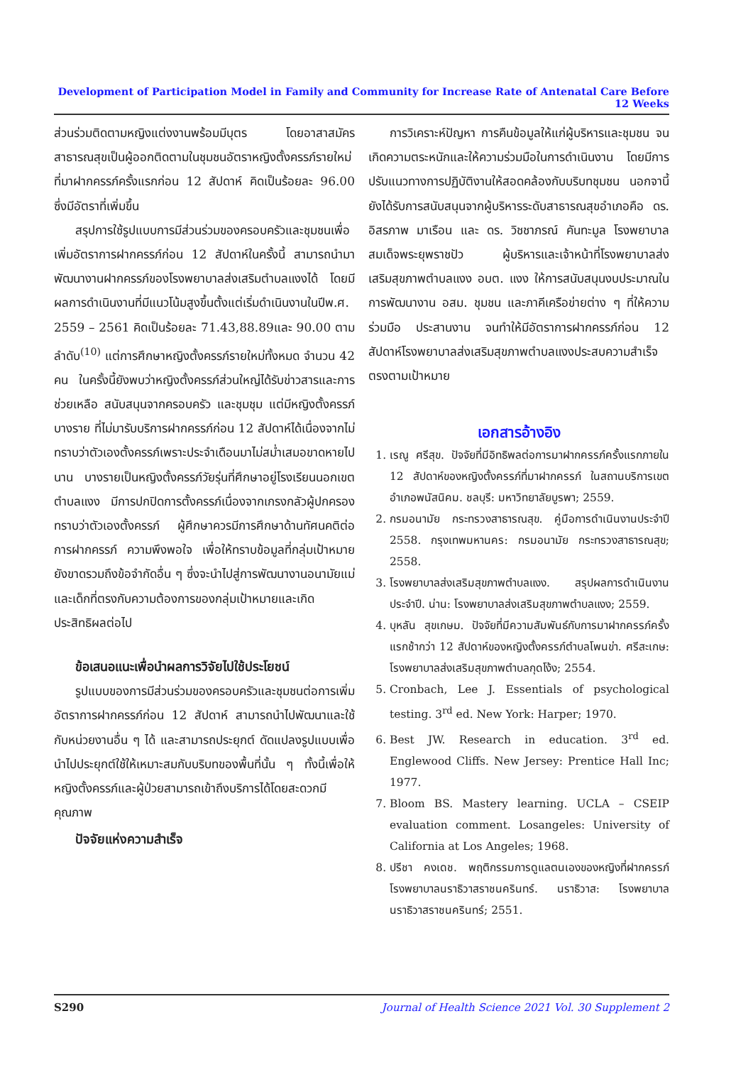Development of Participation Model in Family and Community for Increase Rate of Antenatal Care Before 12 Weeks
ส่วนร่วมติดตามหญิงแต่งงานพร้อมมีบุตร โดยอาสาสมัครสาธารณสุขเป็นผู้ออกติดตามในชุมชนอัตราหญิงตั้งครรภ์รายใหม่ที่มาฝากครรภ์ครั้งแรกก่อน 12 สัปดาห์ คิดเป็นร้อยละ 96.00 ซึ่งมีอัตราที่เพิ่มขึ้น
สรุปการใช้รูปแบบการมีส่วนร่วมของครอบครัวและชุมชนเพื่อเพิ่มอัตราการฝากครรภ์ก่อน 12 สัปดาห์ในครั้งนี้ สามารถนำมาพัฒนางานฝากครรภ์ของโรงพยาบาลส่งเสริมตำบลแงงได้ โดยมีผลการดำเนินงานที่มีแนวโน้มสูงขึ้นตั้งแต่เริ่มดำเนินงานในปีพ.ศ. 2559 – 2561 คิดเป็นร้อยละ 71.43,88.89และ 90.00 ตามลำดับ<sup>(10)</sup> แต่การศึกษาหญิงตั้งครรภ์รายใหม่ทั้งหมด จำนวน 42 คน ในครั้งนี้ยังพบว่าหญิงตั้งครรภ์ส่วนใหญ่ได้รับข่าวสารและการช่วยเหลือ สนับสนุนจากครอบครัว และชุมชุม แต่มีหญิงตั้งครรภ์บางราย ที่ไม่มารับบริการฝากครรภ์ก่อน 12 สัปดาห์ได้เนื่องจากไม่ทราบว่าตัวเองตั้งครรภ์เพราะประจำเดือนมาไม่สม่ำเสมอขาดหายไปนาน บางรายเป็นหญิงตั้งครรภ์วัยรุ่นที่ศึกษาอยู่โรงเรียนนอกเขตตำบลแงง มีการปกปิดการตั้งครรภ์เนื่องจากเกรงกลัวผู้ปกครองทราบว่าตัวเองตั้งครรภ์ ผู้ศึกษาควรมีการศึกษาด้านทัศนคติต่อการฝากครรภ์ ความพึงพอใจ เพื่อให้ทราบข้อมูลที่กลุ่มเป้าหมายยังขาดรวมถึงข้อจำกัดอื่น ๆ ซึ่งจะนำไปสู่การพัฒนางานอนามัยแม่และเด็กที่ตรงกับความต้องการของกลุ่มเป้าหมายและเกิดประสิทธิผลต่อไป
ข้อเสนอแนะเพื่อนำผลการวิจัยไปใช้ประโยชน์
รูปแบบของการมีส่วนร่วมของครอบครัวและชุมชนต่อการเพิ่มอัตราการฝากครรภ์ก่อน 12 สัปดาห์ สามารถนำไปพัฒนาและใช้กับหน่วยงานอื่น ๆ ได้ และสามารถประยุกต์ ดัดแปลงรูปแบบเพื่อนำไปประยุกต์ใช้ให้เหมาะสมกับบริบทของพื้นที่นั้น ๆ ทั้งนี้เพื่อให้หญิงตั้งครรภ์และผู้ป่วยสามารถเข้าถึงบริการได้โดยสะดวกมีคุณภาพ
ปัจจัยแห่งความสำเร็จ
การวิเคราะห์ปัญหา การคืนข้อมูลให้แก่ผู้บริหารและชุมชน จนเกิดความตระหนักและให้ความร่วมมือในการดำเนินงาน โดยมีการปรับแนวทางการปฏิบัติงานให้สอดคล้องกับบริบทชุมชน นอกจานี้ยังได้รับการสนับสนุนจากผู้บริหารระดับสาธารณสุขอำเภอคือ ดร. อิสรภาพ มาเรือน และ ดร. วิชชาภรณ์ คันทะมูล โรงพยาบาลสมเด็จพระยุพราชปัว ผู้บริหารและเจ้าหน้าที่โรงพยาบาลส่งเสริมสุขภาพตำบลแงง อบต. แงง ให้การสนับสนุนงบประมาณในการพัฒนางาน อสม. ชุมชน และภาคีเครือข่ายต่าง ๆ ที่ให้ความร่วมมือ ประสานงาน จนทำให้มีอัตราการฝากครรภ์ก่อน 12 สัปดาห์โรงพยาบาลส่งเสริมสุขภาพตำบลแงงประสบความสำเร็จตรงตามเป้าหมาย
เอกสารอ้างอิง
1. เรณู ศรีสุข. ปัจจัยที่มีอิทธิพลต่อการมาฝากครรภ์ครั้งแรกภายใน 12 สัปดาห์ของหญิงตั้งครรภ์ที่มาฝากครรภ์ ในสถานบริการเขตอำเภอพนัสนิคม. ชลบุรี: มหาวิทยาลัยบูรพา; 2559.
2. กรมอนามัย กระทรวงสาธารณสุข. คู่มือการดำเนินงานประจำปี 2558. กรุงเทพมหานคร: กรมอนามัย กระทรวงสาธารณสุข; 2558.
3. โรงพยาบาลส่งเสริมสุขภาพตำบลแงง. สรุปผลการดำเนินงานประจำปี. น่าน: โรงพยาบาลส่งเสริมสุขภาพตำบลแงง; 2559.
4. บุหลัน สุขเกษม. ปัจจัยที่มีความสัมพันธ์กับการมาฝากครรภ์ครั้งแรกช้ากว่า 12 สัปดาห์ของหญิงตั้งครรภ์ตำบลโพนข่า. ศรีสะเกษ: โรงพยาบาลส่งเสริมสุขภาพตำบลกุดโง้ง; 2554.
5. Cronbach, Lee J. Essentials of psychological testing. 3<sup>rd</sup> ed. New York: Harper; 1970.
6. Best JW. Research in education. 3<sup>rd</sup> ed. Englewood Cliffs. New Jersey: Prentice Hall Inc; 1977.
7. Bloom BS. Mastery learning. UCLA – CSEIP evaluation comment. Losangeles: University of California at Los Angeles; 1968.
8. ปรีชา คงเดช. พฤติกรรมการดูแลตนเองของหญิงที่ฝากครรภ์ โรงพยาบาลนราธิวาสราชนครินทร์. นราธิวาส: โรงพยาบาลนราธิวาสราชนครินทร์; 2551.
S290 Journal of Health Science 2021 Vol. 30 Supplement 2